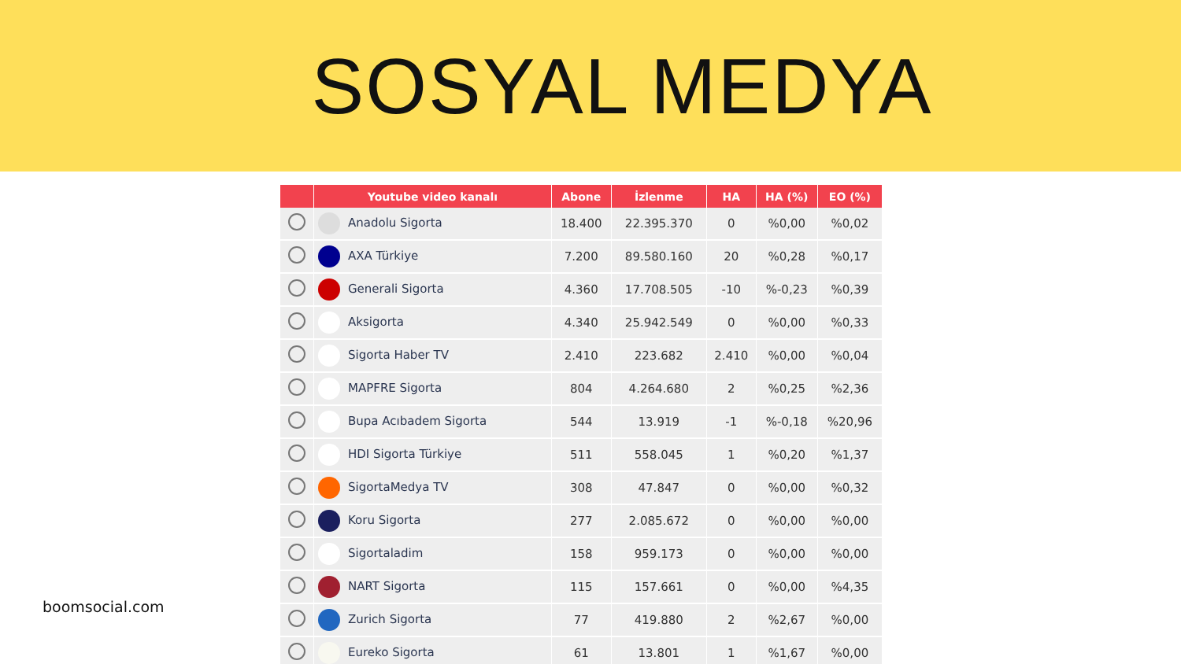SOSYAL MEDYA
| | Youtube video kanalı | Abone | İzlenme | HA | HA (%) | EO (%) |
| --- | --- | --- | --- | --- | --- | --- |
| | Anadolu Sigorta | 18.400 | 22.395.370 | 0 | %0,00 | %0,02 |
| | AXA Türkiye | 7.200 | 89.580.160 | 20 | %0,28 | %0,17 |
| | Generali Sigorta | 4.360 | 17.708.505 | -10 | %-0,23 | %0,39 |
| | Aksigorta | 4.340 | 25.942.549 | 0 | %0,00 | %0,33 |
| | Sigorta Haber TV | 2.410 | 223.682 | 2.410 | %0,00 | %0,04 |
| | MAPFRE Sigorta | 804 | 4.264.680 | 2 | %0,25 | %2,36 |
| | Bupa Acıbadem Sigorta | 544 | 13.919 | -1 | %-0,18 | %20,96 |
| | HDI Sigorta Türkiye | 511 | 558.045 | 1 | %0,20 | %1,37 |
| | SigortaMedya TV | 308 | 47.847 | 0 | %0,00 | %0,32 |
| | Koru Sigorta | 277 | 2.085.672 | 0 | %0,00 | %0,00 |
| | Sigortaladim | 158 | 959.173 | 0 | %0,00 | %0,00 |
| | NART Sigorta | 115 | 157.661 | 0 | %0,00 | %4,35 |
| | Zurich Sigorta | 77 | 419.880 | 2 | %2,67 | %0,00 |
| | Eureko Sigorta | 61 | 13.801 | 1 | %1,67 | %0,00 |
boomsocial.com